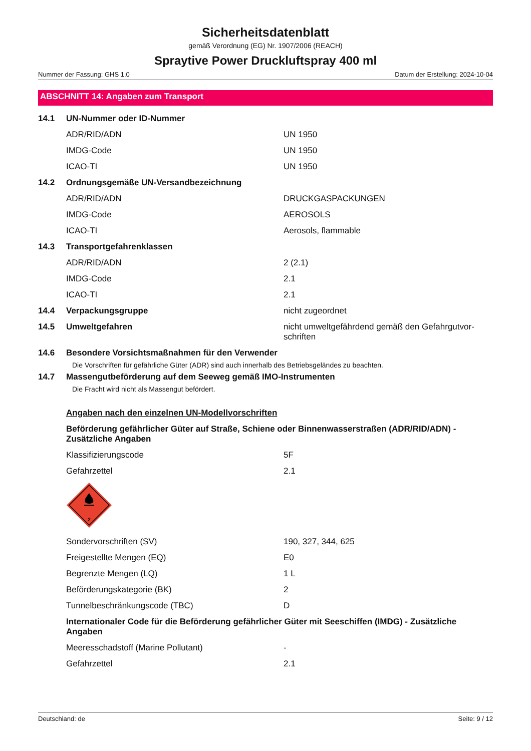Sicherheitsdatenblatt
gemäß Verordnung (EG) Nr. 1907/2006 (REACH)
Spraytive Power Druckluftspray 400 ml
Nummer der Fassung: GHS 1.0 Datum der Erstellung: 2024-10-04
ABSCHNITT 14: Angaben zum Transport
| 14.1 | UN-Nummer oder ID-Nummer | |
| | ADR/RID/ADN | UN 1950 |
| | IMDG-Code | UN 1950 |
| | ICAO-TI | UN 1950 |
| 14.2 | Ordnungsgemäße UN-Versandbezeichnung | |
| | ADR/RID/ADN | DRUCKGASPACKUNGEN |
| | IMDG-Code | AEROSOLS |
| | ICAO-TI | Aerosols, flammable |
| 14.3 | Transportgefahrenklassen | |
| | ADR/RID/ADN | 2 (2.1) |
| | IMDG-Code | 2.1 |
| | ICAO-TI | 2.1 |
| 14.4 | Verpackungsgruppe | nicht zugeordnet |
| 14.5 | Umweltgefahren | nicht umweltgefährdend gemäß den Gefahrgutvor- schriften |
| 14.6 | Besondere Vorsichtsmaßnahmen für den Verwender | |
| | Die Vorschriften für gefährliche Güter (ADR) sind auch innerhalb des Betriebsgeländes zu beachten. | |
| 14.7 | Massengutbeförderung auf dem Seeweg gemäß IMO-Instrumenten | |
| | Die Fracht wird nicht als Massengut befördert. | |
| | Angaben nach den einzelnen UN-Modellvorschriften | |
| | Beförderung gefährlicher Güter auf Straße, Schiene oder Binnenwasserstraßen (ADR/RID/ADN) - Zusätzliche Angaben | |
| | Klassifizierungscode | 5F |
| | Gefahrzettel | 2.1 |
| | 2 | |
| | Sondervorschriften (SV) | 190, 327, 344, 625 |
| | Freigestellte Mengen (EQ) | E0 |
| | Begrenzte Mengen (LQ) | 1 L |
| | Beförderungskategorie (BK) | 2 |
| | Tunnelbeschränkungscode (TBC) | D |
| | Internationaler Code für die Beförderung gefährlicher Güter mit Seeschiffen (IMDG) - Zusätzliche Angaben | |
| | Meeresschadstoff (Marine Pollutant) | - |
| | Gefahrzettel | 2.1 |
Deutschland: de Seite: 9 / 12